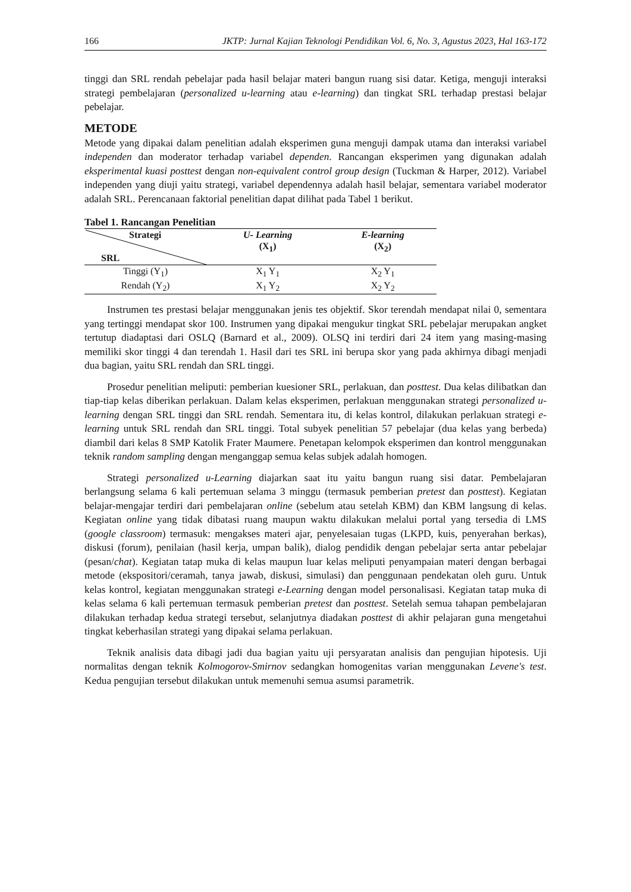166 JKTP: Jurnal Kajian Teknologi Pendidikan Vol. 6, No. 3, Agustus 2023, Hal 163-172
tinggi dan SRL rendah pebelajar pada hasil belajar materi bangun ruang sisi datar. Ketiga, menguji interaksi strategi pembelajaran (personalized u-learning atau e-learning) dan tingkat SRL terhadap prestasi belajar pebelajar.
METODE
Metode yang dipakai dalam penelitian adalah eksperimen guna menguji dampak utama dan interaksi variabel independen dan moderator terhadap variabel dependen. Rancangan eksperimen yang digunakan adalah eksperimental kuasi posttest dengan non-equivalent control group design (Tuckman & Harper, 2012). Variabel independen yang diuji yaitu strategi, variabel dependennya adalah hasil belajar, sementara variabel moderator adalah SRL. Perencanaan faktorial penelitian dapat dilihat pada Tabel 1 berikut.
Tabel 1. Rancangan Penelitian
| Strategi SRL | U- Learning (X<sub>1</sub>) | E-learning (X<sub>2</sub>) |
| --- | --- | --- |
| Tinggi (Y<sub>1</sub>) | X<sub>1</sub> Y<sub>1</sub> | X<sub>2</sub> Y<sub>1</sub> |
| Rendah (Y<sub>2</sub>) | X<sub>1</sub> Y<sub>2</sub> | X<sub>2</sub> Y<sub>2</sub> |
Instrumen tes prestasi belajar menggunakan jenis tes objektif. Skor terendah mendapat nilai 0, sementara yang tertinggi mendapat skor 100. Instrumen yang dipakai mengukur tingkat SRL pebelajar merupakan angket tertutup diadaptasi dari OSLQ (Barnard et al., 2009). OLSQ ini terdiri dari 24 item yang masing-masing memiliki skor tinggi 4 dan terendah 1. Hasil dari tes SRL ini berupa skor yang pada akhirnya dibagi menjadi dua bagian, yaitu SRL rendah dan SRL tinggi.
Prosedur penelitian meliputi: pemberian kuesioner SRL, perlakuan, dan posttest. Dua kelas dilibatkan dan tiap-tiap kelas diberikan perlakuan. Dalam kelas eksperimen, perlakuan menggunakan strategi personalized u-learning dengan SRL tinggi dan SRL rendah. Sementara itu, di kelas kontrol, dilakukan perlakuan strategi e-learning untuk SRL rendah dan SRL tinggi. Total subyek penelitian 57 pebelajar (dua kelas yang berbeda) diambil dari kelas 8 SMP Katolik Frater Maumere. Penetapan kelompok eksperimen dan kontrol menggunakan teknik random sampling dengan menganggap semua kelas subjek adalah homogen.
Strategi personalized u-Learning diajarkan saat itu yaitu bangun ruang sisi datar. Pembelajaran berlangsung selama 6 kali pertemuan selama 3 minggu (termasuk pemberian pretest dan posttest). Kegiatan belajar-mengajar terdiri dari pembelajaran online (sebelum atau setelah KBM) dan KBM langsung di kelas. Kegiatan online yang tidak dibatasi ruang maupun waktu dilakukan melalui portal yang tersedia di LMS (google classroom) termasuk: mengakses materi ajar, penyelesaian tugas (LKPD, kuis, penyerahan berkas), diskusi (forum), penilaian (hasil kerja, umpan balik), dialog pendidik dengan pebelajar serta antar pebelajar (pesan/chat). Kegiatan tatap muka di kelas maupun luar kelas meliputi penyampaian materi dengan berbagai metode (ekspositori/ceramah, tanya jawab, diskusi, simulasi) dan penggunaan pendekatan oleh guru. Untuk kelas kontrol, kegiatan menggunakan strategi e-Learning dengan model personalisasi. Kegiatan tatap muka di kelas selama 6 kali pertemuan termasuk pemberian pretest dan posttest. Setelah semua tahapan pembelajaran dilakukan terhadap kedua strategi tersebut, selanjutnya diadakan posttest di akhir pelajaran guna mengetahui tingkat keberhasilan strategi yang dipakai selama perlakuan.
Teknik analisis data dibagi jadi dua bagian yaitu uji persyaratan analisis dan pengujian hipotesis. Uji normalitas dengan teknik Kolmogorov-Smirnov sedangkan homogenitas varian menggunakan Levene's test. Kedua pengujian tersebut dilakukan untuk memenuhi semua asumsi parametrik.